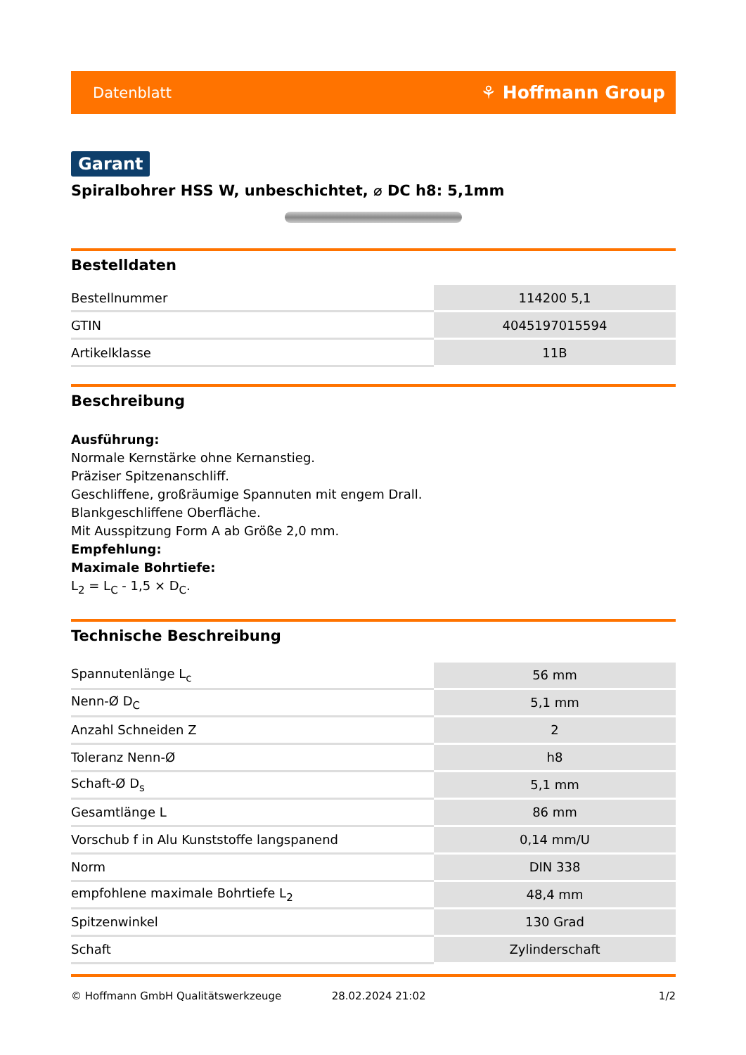Datenblatt ⚘ Hoffmann Group
Garant
Spiralbohrer HSS W, unbeschichtet, ⌀ DC h8: 5,1mm
Bestelldaten
| Bestellnummer | 114200 5,1 |
| GTIN | 4045197015594 |
| Artikelklasse | 11B |
Beschreibung
Ausführung:
Normale Kernstärke ohne Kernanstieg.
Präziser Spitzenanschliff.
Geschliffene, großräumige Spannuten mit engem Drall.
Blankgeschliffene Oberfläche.
Mit Ausspitzung Form A ab Größe 2,0 mm.
Empfehlung:
Maximale Bohrtiefe:
L<sub>2</sub> = L<sub>C</sub> - 1,5 × D<sub>C</sub>.
Technische Beschreibung
| Spannutenlänge L<sub>c</sub> | 56 mm |
| Nenn-Ø D<sub>C</sub> | 5,1 mm |
| Anzahl Schneiden Z | 2 |
| Toleranz Nenn-Ø | h8 |
| Schaft-Ø D<sub>s</sub> | 5,1 mm |
| Gesamtlänge L | 86 mm |
| Vorschub f in Alu Kunststoffe langspanend | 0,14 mm/U |
| Norm | DIN 338 |
| empfohlene maximale Bohrtiefe L<sub>2</sub> | 48,4 mm |
| Spitzenwinkel | 130 Grad |
| Schaft | Zylinderschaft |
© Hoffmann GmbH Qualitätswerkzeuge 28.02.2024 21:02 1/2